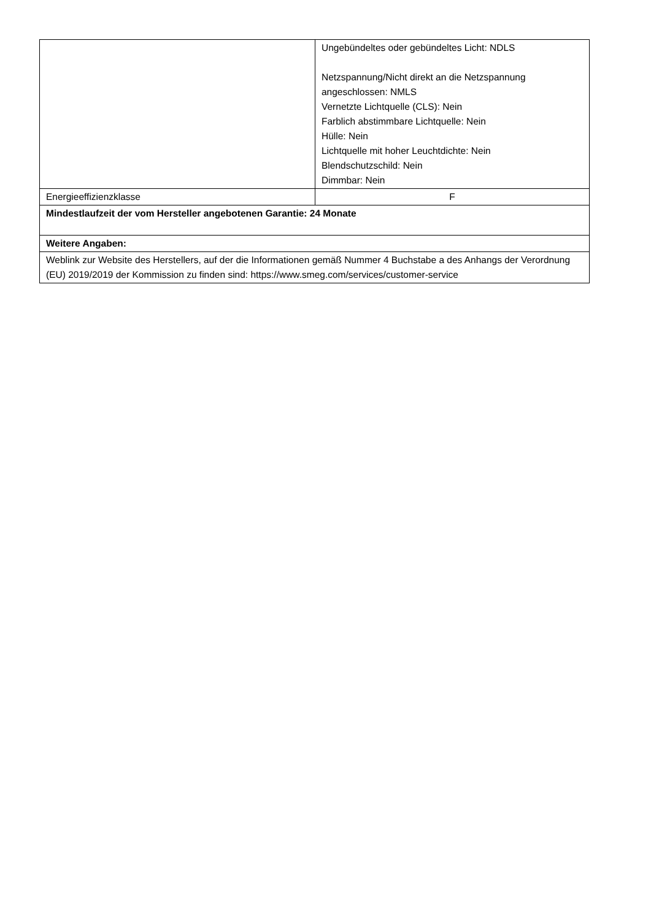| | Ungebündeltes oder gebündeltes Licht: NDLS Netzspannung/Nicht direkt an die Netzspannung angeschlossen: NMLS Vernetzte Lichtquelle (CLS): Nein Farblich abstimmbare Lichtquelle: Nein Hülle: Nein Lichtquelle mit hoher Leuchtdichte: Nein Blendschutzschild: Nein Dimmbar: Nein |
| Energieeffizienzklasse | F |
| Mindestlaufzeit der vom Hersteller angebotenen Garantie: 24 Monate | |
| Weitere Angaben: | |
| Weblink zur Website des Herstellers, auf der die Informationen gemäß Nummer 4 Buchstabe a des Anhangs der Verordnung (EU) 2019/2019 der Kommission zu finden sind: https://www.smeg.com/services/customer-service | |